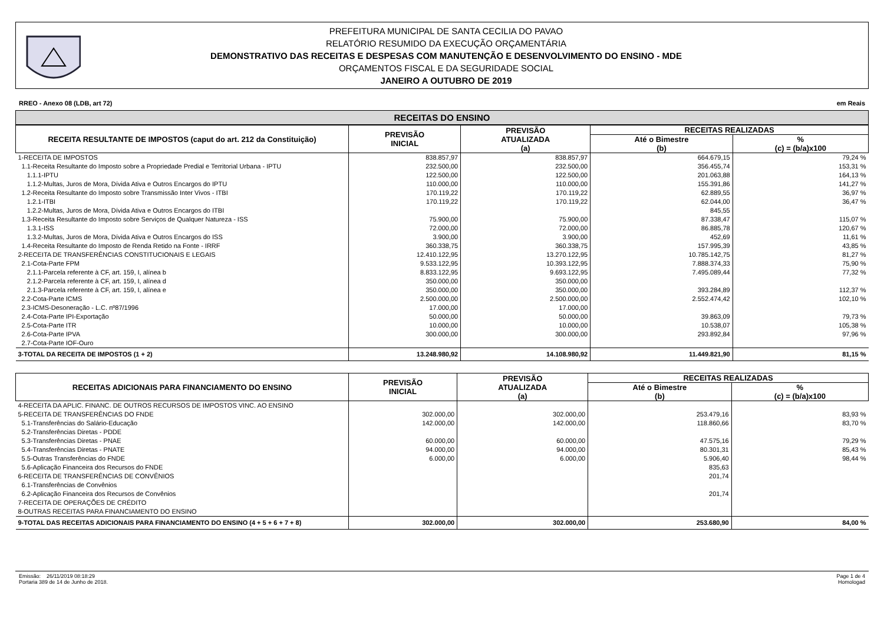PREFEITURA MUNICIPAL DE SANTA CECILIA DO PAVAO
RELATÓRIO RESUMIDO DA EXECUÇÃO ORÇAMENTÁRIA
DEMONSTRATIVO DAS RECEITAS E DESPESAS COM MANUTENÇÃO E DESENVOLVIMENTO DO ENSINO - MDE
ORÇAMENTOS FISCAL E DA SEGURIDADE SOCIAL
JANEIRO A OUTUBRO DE 2019
RREO - Anexo 08 (LDB, art 72) em Reais
RECEITAS DO ENSINO
| RECEITA RESULTANTE DE IMPOSTOS (caput do art. 212 da Constituição) | PREVISÃO INICIAL | PREVISÃO ATUALIZADA (a) | RECEITAS REALIZADAS | |
| --- | --- | --- | --- | --- |
| | | | Até o Bimestre (b) | % (c) = (b/a)x100 |
| 1-RECEITA DE IMPOSTOS | 838.857,97 | 838.857,97 | 664.679,15 | 79,24 % |
| 1.1-Receita Resultante do Imposto sobre a Propriedade Predial e Territorial Urbana - IPTU | 232.500,00 | 232.500,00 | 356.455,74 | 153,31 % |
| 1.1.1-IPTU | 122.500,00 | 122.500,00 | 201.063,88 | 164,13 % |
| 1.1.2-Multas, Juros de Mora, Dívida Ativa e Outros Encargos do IPTU | 110.000,00 | 110.000,00 | 155.391,86 | 141,27 % |
| 1.2-Receita Resultante do Imposto sobre Transmissão Inter Vivos - ITBI | 170.119,22 | 170.119,22 | 62.889,55 | 36,97 % |
| 1.2.1-ITBI | 170.119,22 | 170.119,22 | 62.044,00 | 36,47 % |
| 1.2.2-Multas, Juros de Mora, Dívida Ativa e Outros Encargos do ITBI | | | 845,55 | |
| 1.3-Receita Resultante do Imposto sobre Serviços de Qualquer Natureza - ISS | 75.900,00 | 75.900,00 | 87.338,47 | 115,07 % |
| 1.3.1-ISS | 72.000,00 | 72.000,00 | 86.885,78 | 120,67 % |
| 1.3.2-Multas, Juros de Mora, Dívida Ativa e Outros Encargos do ISS | 3.900,00 | 3.900,00 | 452,69 | 11,61 % |
| 1.4-Receita Resultante do Imposto de Renda Retido na Fonte - IRRF | 360.338,75 | 360.338,75 | 157.995,39 | 43,85 % |
| 2-RECEITA DE TRANSFERÊNCIAS CONSTITUCIONAIS E LEGAIS | 12.410.122,95 | 13.270.122,95 | 10.785.142,75 | 81,27 % |
| 2.1-Cota-Parte FPM | 9.533.122,95 | 10.393.122,95 | 7.888.374,33 | 75,90 % |
| 2.1.1-Parcela referente à CF, art. 159, I, alínea b | 8.833.122,95 | 9.693.122,95 | 7.495.089,44 | 77,32 % |
| 2.1.2-Parcela referente à CF, art. 159, I, alínea d | 350.000,00 | 350.000,00 | | |
| 2.1.3-Parcela referente à CF, art. 159, I, alínea e | 350.000,00 | 350.000,00 | 393.284,89 | 112,37 % |
| 2.2-Cota-Parte ICMS | 2.500.000,00 | 2.500.000,00 | 2.552.474,42 | 102,10 % |
| 2.3-ICMS-Desoneração - L.C. nº87/1996 | 17.000,00 | 17.000,00 | | |
| 2.4-Cota-Parte IPI-Exportação | 50.000,00 | 50.000,00 | 39.863,09 | 79,73 % |
| 2.5-Cota-Parte ITR | 10.000,00 | 10.000,00 | 10.538,07 | 105,38 % |
| 2.6-Cota-Parte IPVA | 300.000,00 | 300.000,00 | 293.892,84 | 97,96 % |
| 2.7-Cota-Parte IOF-Ouro | | | | |
| 3-TOTAL DA RECEITA DE IMPOSTOS (1 + 2) | 13.248.980,92 | 14.108.980,92 | 11.449.821,90 | 81,15 % |
| RECEITAS ADICIONAIS PARA FINANCIAMENTO DO ENSINO | PREVISÃO INICIAL | PREVISÃO ATUALIZADA (a) | RECEITAS REALIZADAS | |
| --- | --- | --- | --- | --- |
| | | | Até o Bimestre (b) | % (c) = (b/a)x100 |
| 4-RECEITA DA APLIC. FINANC. DE OUTROS RECURSOS DE IMPOSTOS VINC. AO ENSINO | | | | |
| 5-RECEITA DE TRANSFERÊNCIAS DO FNDE | 302.000,00 | 302.000,00 | 253.479,16 | 83,93 % |
| 5.1-Transferências do Salário-Educação | 142.000,00 | 142.000,00 | 118.860,66 | 83,70 % |
| 5.2-Transferências Diretas - PDDE | | | | |
| 5.3-Transferências Diretas - PNAE | 60.000,00 | 60.000,00 | 47.575,16 | 79,29 % |
| 5.4-Transferências Diretas - PNATE | 94.000,00 | 94.000,00 | 80.301,31 | 85,43 % |
| 5.5-Outras Transferências do FNDE | 6.000,00 | 6.000,00 | 5.906,40 | 98,44 % |
| 5.6-Aplicação Financeira dos Recursos do FNDE | | | 835,63 | |
| 6-RECEITA DE TRANSFERÊNCIAS DE CONVÊNIOS | | | 201,74 | |
| 6.1-Transferências de Convênios | | | | |
| 6.2-Aplicação Financeira dos Recursos de Convênios | | | 201,74 | |
| 7-RECEITA DE OPERAÇÕES DE CRÉDITO | | | | |
| 8-OUTRAS RECEITAS PARA FINANCIAMENTO DO ENSINO | | | | |
| 9-TOTAL DAS RECEITAS ADICIONAIS PARA FINANCIAMENTO DO ENSINO (4 + 5 + 6 + 7 + 8) | 302.000,00 | 302.000,00 | 253.680,90 | 84,00 % |
Emissão: 26/11/2019 08:18:29
Portaria 389 de 14 de Junho de 2018. Page 1 de 4
Homologad